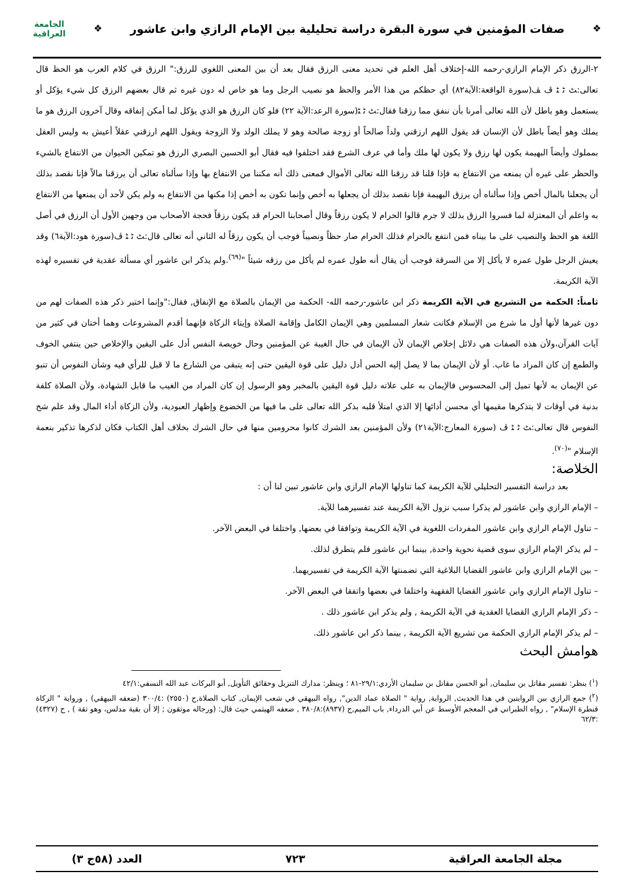❖
صفات المؤمنين في سورة البقرة دراسة تحليلية بين الإمام الرازي وابن عاشور
❖
الجامعة
العراقية
٢-الرزق ذكر الإمام الرازي-رحمه الله-إختلاف أهل العلم في تحديد معنى الرزق فقال بعد أن بين المعنى اللغوي للرزق:" الرزق في كلام العرب هو الحظ قال تعالى:ﭧ ﭨ ﭩ ﭪ ﭫ(سورة الواقعة:الآية٨٢) أي حظكم من هذا الأمر والحظ هو نصيب الرجل وما هو خاص له دون غيره ثم قال بعضهم الرزق كل شيء يؤكل أو يستعمل وهو باطل لأن الله تعالى أمرنا بأن ننفق مما رزقنا فقال:ﭧ ﭨ ﭩ(سورة الرعد:الآية ٢٢) فلو كان الرزق هو الذي يؤكل لما أمكن إنفاقه وقال آخرون الرزق هو ما يملك وهو أيضاً باطل لأن الإنسان قد يقول اللهم ارزقني ولداً صالحاً أو زوجة صالحة وهو لا يملك الولد ولا الزوجة ويقول اللهم ارزقني عقلاً أعيش به وليس العقل بمملوك وأيضاً البهيمة يكون لها رزق ولا يكون لها ملك وأما في عرف الشرع فقد اختلفوا فيه فقال أبو الحسين البصري الرزق هو تمكين الحيوان من الانتفاع بالشيء والحظر على غيره أن يمنعه من الانتفاع به فإذا قلنا قد رزقنا الله تعالى الأموال فمعنى ذلك أنه مكننا من الانتفاع بها وإذا سألناه تعالى أن يرزقنا مالاً فإنا نقصد بذلك أن يجعلنا بالمال أخص وإذا سألناه أن يرزق البهيمة فإنا نقصد بذلك أن يجعلها به أخص وإنما تكون به أخص إذا مكنها من الانتفاع به ولم يكن لأحد أن يمنعها من الانتفاع به واعلم أن المعتزلة لما فسروا الرزق بذلك لا جرم قالوا الحرام لا يكون رزقاً وقال أصحابنا الحرام قد يكون رزقاً فحجة الأصحاب من وجهين الأول أن الرزق في أصل اللغة هو الحظ والنصيب على ما بيناه فمن انتفع بالحرام فذلك الحرام صار حظاً ونصيباً فوجب أن يكون رزقاً له الثاني أنه تعالى قال:ﭧ ﭨ ﭩ ﭪ(سورة هود:الآية٦) وقد يعيش الرجل طول عمره لا يأكل إلا من السرقة فوجب أن يقال أنه طول عمره لم يأكل من رزقه شيئاً "<sup>(٦٩)</sup>.ولم يذكر ابن عاشور أي مسألة عقدية في تفسيره لهذه الآية الكريمة.
ثامناً: الحكمة من التشريع في الآية الكريمة ذكر ابن عاشور-رحمه الله- الحكمة من الإيمان بالصلاة مع الإنفاق, فقال:"وإنما اختير ذكر هذه الصفات لهم من دون غيرها لأنها أول ما شرع من الإسلام فكانت شعار المسلمين وهي الإيمان الكامل وإقامة الصلاة وإيتاء الزكاة فإنهما أقدم المشروعات وهما أختان في كثير من آيات القرآن،ولأن هذه الصفات هي دلائل إخلاص الإيمان لأن الإيمان في حال الغيبة عن المؤمنين وحال خويصة النفس أدل على اليقين والإخلاص حين ينتفي الخوف والطمع إن كان المراد ما غاب. أو لأن الإيمان بما لا يصل إليه الحس أدل دليل على قوة اليقين حتى إنه يتبقى من الشارع ما لا قبل للرأي فيه وشأن النفوس أن تنبو عن الإيمان به لأنها تميل إلى المحسوس فالإيمان به على علاته دليل قوة اليقين بالمخبر وهو الرسول إن كان المراد من الغيب ما قابل الشهادة، ولأن الصلاة كلفة بدنية في أوقات لا يتذكرها مقيمها أي محسن أدائها إلا الذي امتلأ قلبه بذكر الله تعالى على ما فيها من الخضوع وإظهار العبودية، ولأن الزكاة أداء المال وقد علم شح النفوس قال تعالى:ﭧ ﭨ ﭩ ﭪ (سورة المعارج:الآية٢١) ولأن المؤمنين بعد الشرك كانوا محرومين منها في حال الشرك بخلاف أهل الكتاب فكان لذكرها تذكير بنعمة الإسلام "<sup>(٧٠)</sup>.
الخلاصة:
بعد دراسة التفسير التحليلي للآية الكريمة كما تناولها الإمام الرازي وابن عاشور تبين لنا أن :
– الإمام الرازي وابن عاشور لم يذكرا سبب نزول الآية الكريمة عند تفسيرهما للآية.
– تناول الإمام الرازي وابن عاشور المفردات اللغوية في الآية الكريمة وتوافقا في بعضها, واختلفا في البعض الآخر.
– لم يذكر الإمام الرازي سوى قضية نحوية واحدة, بينما ابن عاشور فلم يتطرق لذلك.
– بين الإمام الرازي وابن عاشور القضايا البلاغية التي تضمنتها الآية الكريمة في تفسيريهما.
– تناول الإمام الرازي وابن عاشور القضايا الفقهية واختلفا في بعضها واتفقا في البعض الآخر.
– ذكر الإمام الرازي القضايا العقدية في الآية الكريمة , ولم يذكر ابن عاشور ذلك .
– لم يذكر الإمام الرازي الحكمة من تشريع الآية الكريمة , بينما ذكر ابن عاشور ذلك.
هوامش البحث
(<sup>١</sup>) ينظر: تفسير مقاتل بن سليمان, أبو الحسن مقاتل بن سليمان الأزدي:٢٩/١-٨١ ؛ وينظر: مدارك التنزيل وحقائق التأويل, أبو البركات عبد الله النسفي:٤٢/١
(<sup>٢</sup>) جمع الرازي بين الروايتين في هذا الحديث, الرواية, رواية " الصلاة عماد الدين", رواه البيهقي في شعب الإيمان, كتاب الصلاة,ح (٢٥٥٠) :٣٠٠/٤ (ضعفه البيهقي) , ورواية " الزكاة قنطرة الإسلام" , رواه الطبراني في المعجم الأوسط عن أبي الدرداء, باب الميم,ح (٨٩٣٧):٣٨٠/٨ , ضعفه الهيثمي حيث قال: (ورجاله موثقون ; إلا أن بقية مدلس، وهو ثقة ) , ح (٤٣٢٧) :٦٢/٣
مجلة الجامعة العراقية ٧٢٣ العدد (٥٨ج ٣)